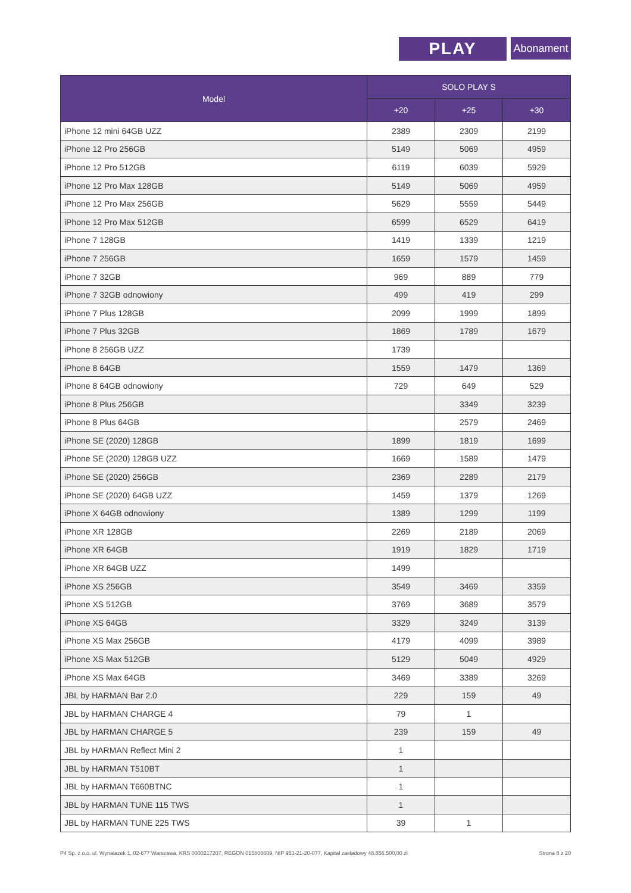PLAY Abonament
| Model | SOLO PLAY S | | |
| --- | --- | --- | --- |
| | +20 | +25 | +30 |
| iPhone 12 mini 64GB UZZ | 2389 | 2309 | 2199 |
| iPhone 12 Pro 256GB | 5149 | 5069 | 4959 |
| iPhone 12 Pro 512GB | 6119 | 6039 | 5929 |
| iPhone 12 Pro Max 128GB | 5149 | 5069 | 4959 |
| iPhone 12 Pro Max 256GB | 5629 | 5559 | 5449 |
| iPhone 12 Pro Max 512GB | 6599 | 6529 | 6419 |
| iPhone 7 128GB | 1419 | 1339 | 1219 |
| iPhone 7 256GB | 1659 | 1579 | 1459 |
| iPhone 7 32GB | 969 | 889 | 779 |
| iPhone 7 32GB odnowiony | 499 | 419 | 299 |
| iPhone 7 Plus 128GB | 2099 | 1999 | 1899 |
| iPhone 7 Plus 32GB | 1869 | 1789 | 1679 |
| iPhone 8 256GB UZZ | 1739 | | |
| iPhone 8 64GB | 1559 | 1479 | 1369 |
| iPhone 8 64GB odnowiony | 729 | 649 | 529 |
| iPhone 8 Plus 256GB | | 3349 | 3239 |
| iPhone 8 Plus 64GB | | 2579 | 2469 |
| iPhone SE (2020) 128GB | 1899 | 1819 | 1699 |
| iPhone SE (2020) 128GB UZZ | 1669 | 1589 | 1479 |
| iPhone SE (2020) 256GB | 2369 | 2289 | 2179 |
| iPhone SE (2020) 64GB UZZ | 1459 | 1379 | 1269 |
| iPhone X 64GB odnowiony | 1389 | 1299 | 1199 |
| iPhone XR 128GB | 2269 | 2189 | 2069 |
| iPhone XR 64GB | 1919 | 1829 | 1719 |
| iPhone XR 64GB UZZ | 1499 | | |
| iPhone XS 256GB | 3549 | 3469 | 3359 |
| iPhone XS 512GB | 3769 | 3689 | 3579 |
| iPhone XS 64GB | 3329 | 3249 | 3139 |
| iPhone XS Max 256GB | 4179 | 4099 | 3989 |
| iPhone XS Max 512GB | 5129 | 5049 | 4929 |
| iPhone XS Max 64GB | 3469 | 3389 | 3269 |
| JBL by HARMAN Bar 2.0 | 229 | 159 | 49 |
| JBL by HARMAN CHARGE 4 | 79 | 1 | |
| JBL by HARMAN CHARGE 5 | 239 | 159 | 49 |
| JBL by HARMAN Reflect Mini 2 | 1 | | |
| JBL by HARMAN T510BT | 1 | | |
| JBL by HARMAN T660BTNC | 1 | | |
| JBL by HARMAN TUNE 115 TWS | 1 | | |
| JBL by HARMAN TUNE 225 TWS | 39 | 1 | |
P4 Sp. z o.o. ul. Wynalazek 1, 02-677 Warszawa, KRS 0000217207, REGON 015808609, NIP 951-21-20-077, Kapitał zakładowy 48.856.500,00 zł Strona 8 z 20